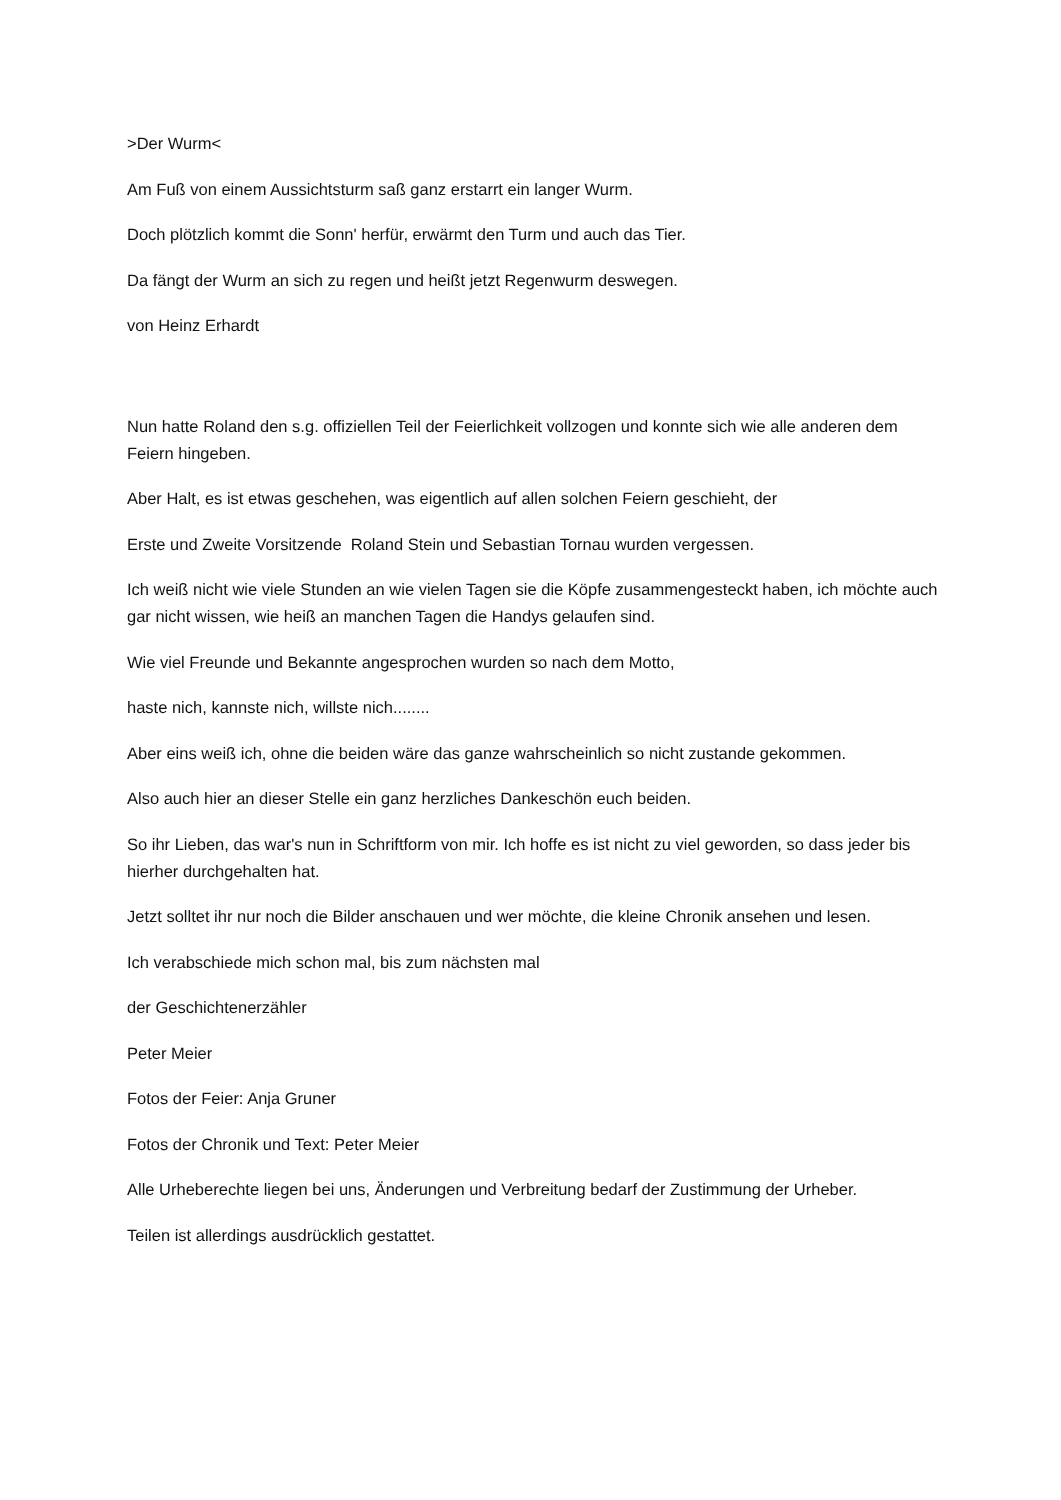>Der Wurm<
Am Fuß von einem Aussichtsturm saß ganz erstarrt ein langer Wurm.
Doch plötzlich kommt die Sonn' herfür, erwärmt den Turm und auch das Tier.
Da fängt der Wurm an sich zu regen und heißt jetzt Regenwurm deswegen.
von Heinz Erhardt
Nun hatte Roland den s.g. offiziellen Teil der Feierlichkeit vollzogen und konnte sich wie alle anderen dem Feiern hingeben.
Aber Halt, es ist etwas geschehen, was eigentlich auf allen solchen Feiern geschieht, der
Erste und Zweite Vorsitzende Roland Stein und Sebastian Tornau wurden vergessen.
Ich weiß nicht wie viele Stunden an wie vielen Tagen sie die Köpfe zusammengesteckt haben, ich möchte auch gar nicht wissen, wie heiß an manchen Tagen die Handys gelaufen sind.
Wie viel Freunde und Bekannte angesprochen wurden so nach dem Motto,
haste nich, kannste nich, willste nich........
Aber eins weiß ich, ohne die beiden wäre das ganze wahrscheinlich so nicht zustande gekommen.
Also auch hier an dieser Stelle ein ganz herzliches Dankeschön euch beiden.
So ihr Lieben, das war's nun in Schriftform von mir. Ich hoffe es ist nicht zu viel geworden, so dass jeder bis hierher durchgehalten hat.
Jetzt solltet ihr nur noch die Bilder anschauen und wer möchte, die kleine Chronik ansehen und lesen.
Ich verabschiede mich schon mal, bis zum nächsten mal
der Geschichtenerzähler
Peter Meier
Fotos der Feier: Anja Gruner
Fotos der Chronik und Text: Peter Meier
Alle Urheberechte liegen bei uns, Änderungen und Verbreitung bedarf der Zustimmung der Urheber.
Teilen ist allerdings ausdrücklich gestattet.